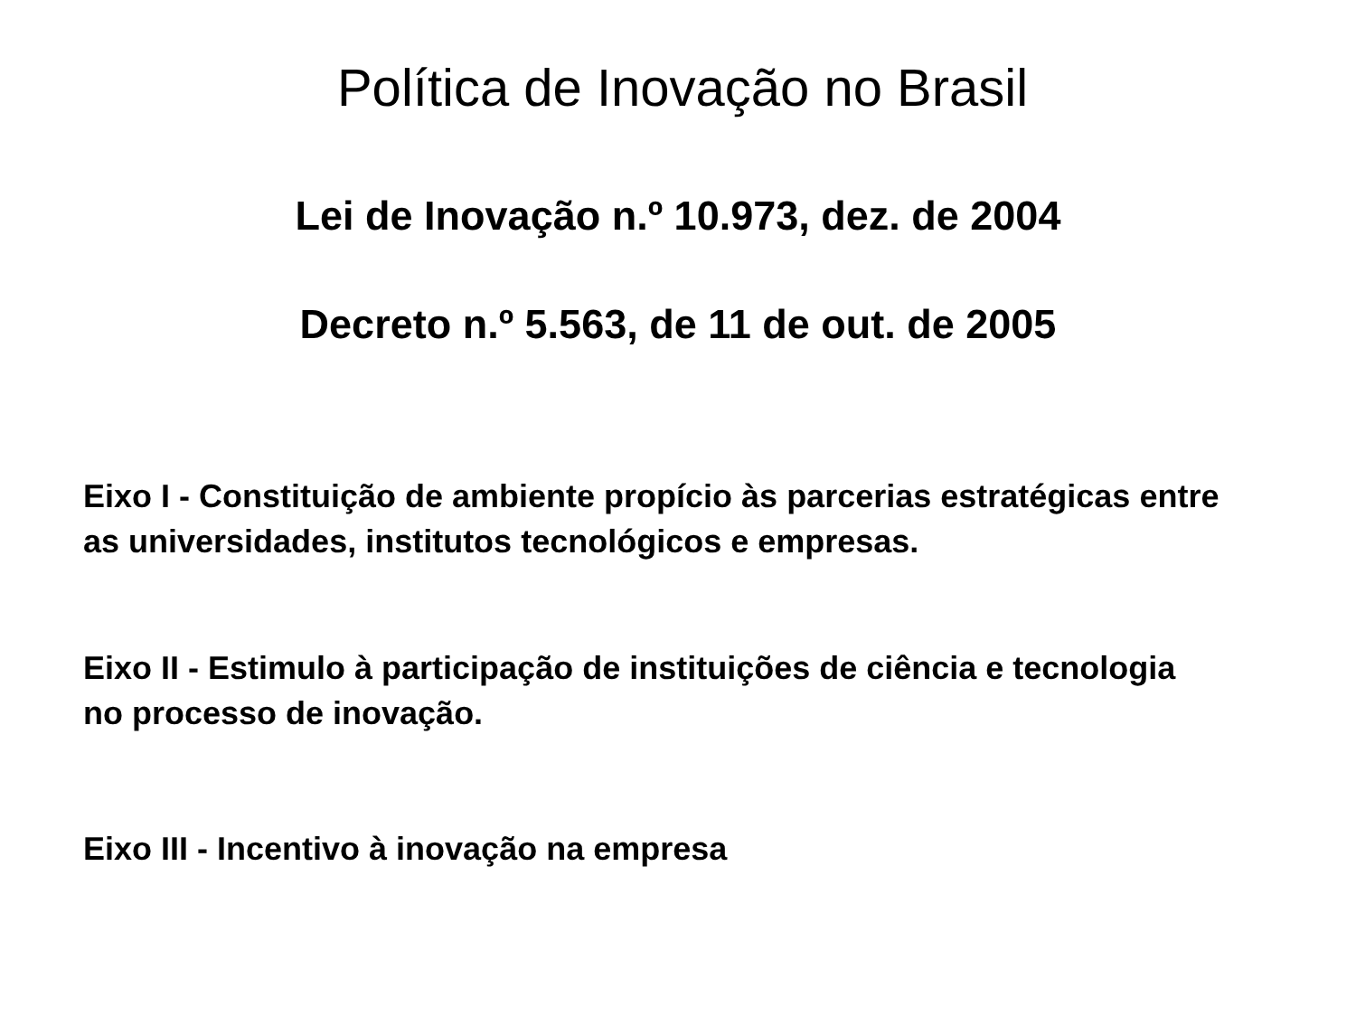Política de Inovação no Brasil
Lei de Inovação n.º 10.973, dez. de 2004
Decreto n.º 5.563, de 11 de out. de 2005
Eixo I - Constituição de ambiente propício às parcerias estratégicas entre as universidades, institutos tecnológicos e empresas.
Eixo II - Estimulo à participação de instituições de ciência e tecnologia no processo de inovação.
Eixo III - Incentivo à inovação na empresa